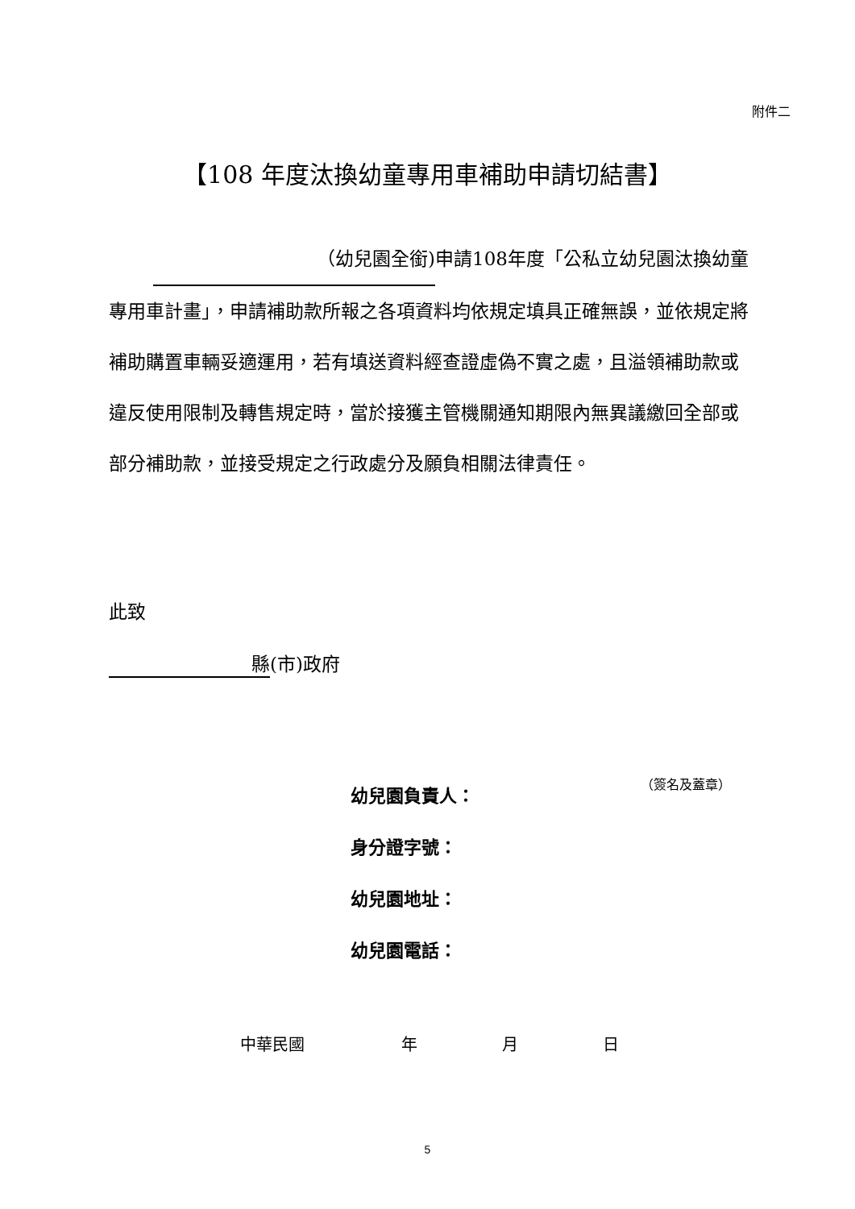附件二
【108 年度汰換幼童專用車補助申請切結書】
（幼兒園全銜) 申請108年度「公私立幼兒園汰換幼童專用車計畫」，申請補助款所報之各項資料均依規定填具正確無誤，並依規定將補助購置車輛妥適運用，若有填送資料經查證虛偽不實之處，且溢領補助款或違反使用限制及轉售規定時，當於接獲主管機關通知期限內無異議繳回全部或部分補助款，並接受規定之行政處分及願負相關法律責任。
此致
縣 (市)政府
幼兒園負責人：
身分證字號：
幼兒園地址：
幼兒園電話：
（簽名及蓋章）
中華民國 年 月 日
5